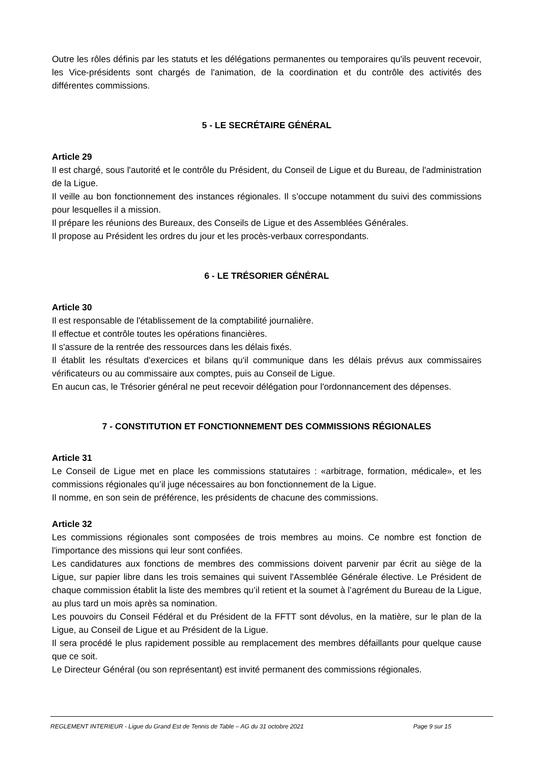Outre les rôles définis par les statuts et les délégations permanentes ou temporaires qu'ils peuvent recevoir, les Vice-présidents sont chargés de l'animation, de la coordination et du contrôle des activités des différentes commissions.
5 - LE SECRÉTAIRE GÉNÉRAL
Article 29
Il est chargé, sous l'autorité et le contrôle du Président, du Conseil de Ligue et du Bureau, de l'administration de la Ligue.
Il veille au bon fonctionnement des instances régionales. Il s’occupe notamment du suivi des commissions pour lesquelles il a mission.
Il prépare les réunions des Bureaux, des Conseils de Ligue et des Assemblées Générales.
Il propose au Président les ordres du jour et les procès-verbaux correspondants.
6 - LE TRÉSORIER GÉNÉRAL
Article 30
Il est responsable de l'établissement de la comptabilité journalière.
Il effectue et contrôle toutes les opérations financières.
Il s'assure de la rentrée des ressources dans les délais fixés.
Il établit les résultats d'exercices et bilans qu'il communique dans les délais prévus aux commissaires vérificateurs ou au commissaire aux comptes, puis au Conseil de Ligue.
En aucun cas, le Trésorier général ne peut recevoir délégation pour l'ordonnancement des dépenses.
7 - CONSTITUTION ET FONCTIONNEMENT DES COMMISSIONS RÉGIONALES
Article 31
Le Conseil de Ligue met en place les commissions statutaires : «arbitrage, formation, médicale», et les commissions régionales qu’il juge nécessaires au bon fonctionnement de la Ligue.
Il nomme, en son sein de préférence, les présidents de chacune des commissions.
Article 32
Les commissions régionales sont composées de trois membres au moins. Ce nombre est fonction de l'importance des missions qui leur sont confiées.
Les candidatures aux fonctions de membres des commissions doivent parvenir par écrit au siège de la Ligue, sur papier libre dans les trois semaines qui suivent l'Assemblée Générale élective. Le Président de chaque commission établit la liste des membres qu’il retient et la soumet à l’agrément du Bureau de la Ligue, au plus tard un mois après sa nomination.
Les pouvoirs du Conseil Fédéral et du Président de la FFTT sont dévolus, en la matière, sur le plan de la Ligue, au Conseil de Ligue et au Président de la Ligue.
Il sera procédé le plus rapidement possible au remplacement des membres défaillants pour quelque cause que ce soit.
Le Directeur Général (ou son représentant) est invité permanent des commissions régionales.
REGLEMENT INTERIEUR - Ligue du Grand Est de Tennis de Table – AG du 31 octobre 2021 Page 9 sur 15